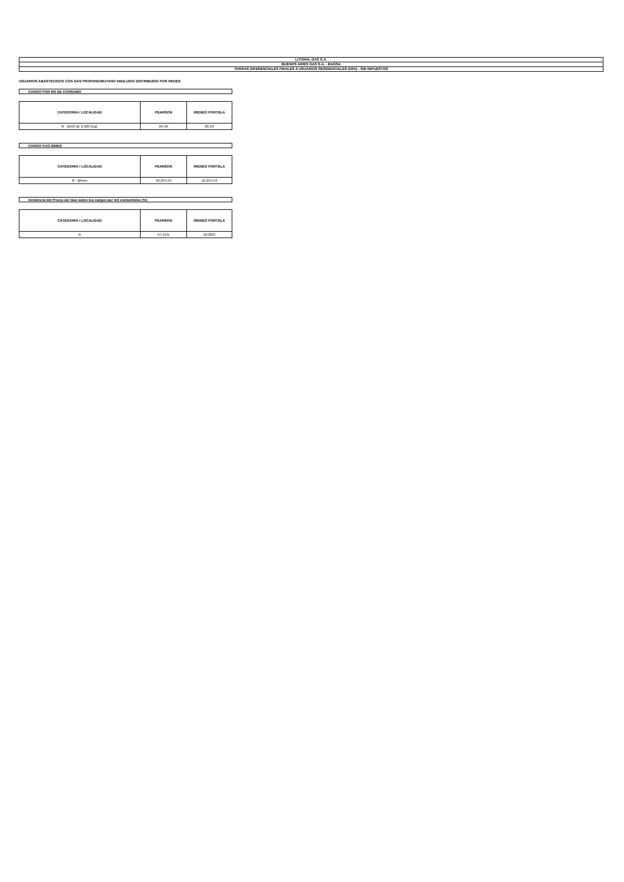| LITORAL GAS S.A. |
| BUENOS AIRES GAS S.A. - BAGSA |
| TARIFAS DIFERENCIALES FINALES A USUARIOS RESIDENCIALES (50%) - SIN IMPUESTOS |
USUARIOS ABASTECIDOS CON GAS PROPANO/BUTANO INDILUIDO DISTRIBUÍDO POR REDES
CARGO POR M3 DE CONSUMO
| CATEGORÍA / LOCALIDAD | PEARSON | IRENEO PORTELA |
| --- | --- | --- |
| R - $/m3 de 9.300 kcal. | 84,46 | 85,34 |
CARGO FIJO $/MES
| CATEGORÍA / LOCALIDAD | PEARSON | IRENEO PORTELA |
| --- | --- | --- |
| R - $/mes | 10.254,54 | 10.254,54 |
Incidencia del Precio del Gas sobre los cargos por m3 consumidos (%)
| CATEGORÍA / LOCALIDAD | PEARSON | IRENEO PORTELA |
| --- | --- | --- |
| R | 57,41% | 56,82% |